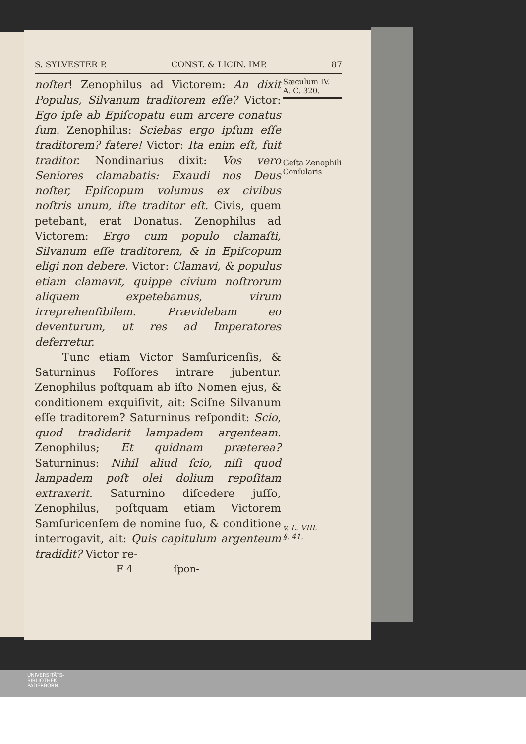S. SYLVESTER P. CONST. & LICIN. IMP. 87
noſter! Zenophilus ad Victorem: An dixit Populus, Silvanum traditorem eſſe? Victor: Ego ipſe ab Epiſcopatu eum arcere conatus ſum. Zenophilus: Sciebas ergo ipſum eſſe traditorem? fatere! Victor: Ita enim eſt, fuit traditor. Nondinarius dixit: Vos vero Seniores clamabatis: Exaudi nos Deus noſter, Epiſcopum volumus ex civibus noſtris unum, iſte traditor eſt. Civis, quem petebant, erat Donatus. Zenophilus ad Victorem: Ergo cum populo clamaſti, Silvanum eſſe traditorem, & in Epiſcopum eligi non debere. Victor: Clamavi, & populus etiam clamavit, quippe civium noſtrorum aliquem expetebamus, virum irreprehenſibilem. Prævidebam eo deventurum, ut res ad Imperatores deferretur.
Tunc etiam Victor Samſuricenſis, & Saturninus Foſſores intrare jubentur. Zenophilus poſtquam ab iſto Nomen ejus, & conditionem exquiſivit, ait: Sciſne Silvanum eſſe traditorem? Saturninus reſpondit: Scio, quod tradiderit lampadem argenteam. Zenophilus; Et quidnam præterea? Saturninus: Nihil aliud ſcio, niſi quod lampadem poſt olei dolium repoſitam extraxerit. Saturnino diſcedere juſſo, Zenophilus, poſtquam etiam Victorem Samſuricenſem de nomine ſuo, & conditione interrogavit, ait: Quis capitulum argenteum tradidit? Victor re-
F 4 ſpon-
Sæculum IV.
A. C. 320.
Geſta Zenophili Conſularis
v. L. VIII.
§. 41.
UNIVERSITÄTS-
BIBLIOTHEK
PADERBORN